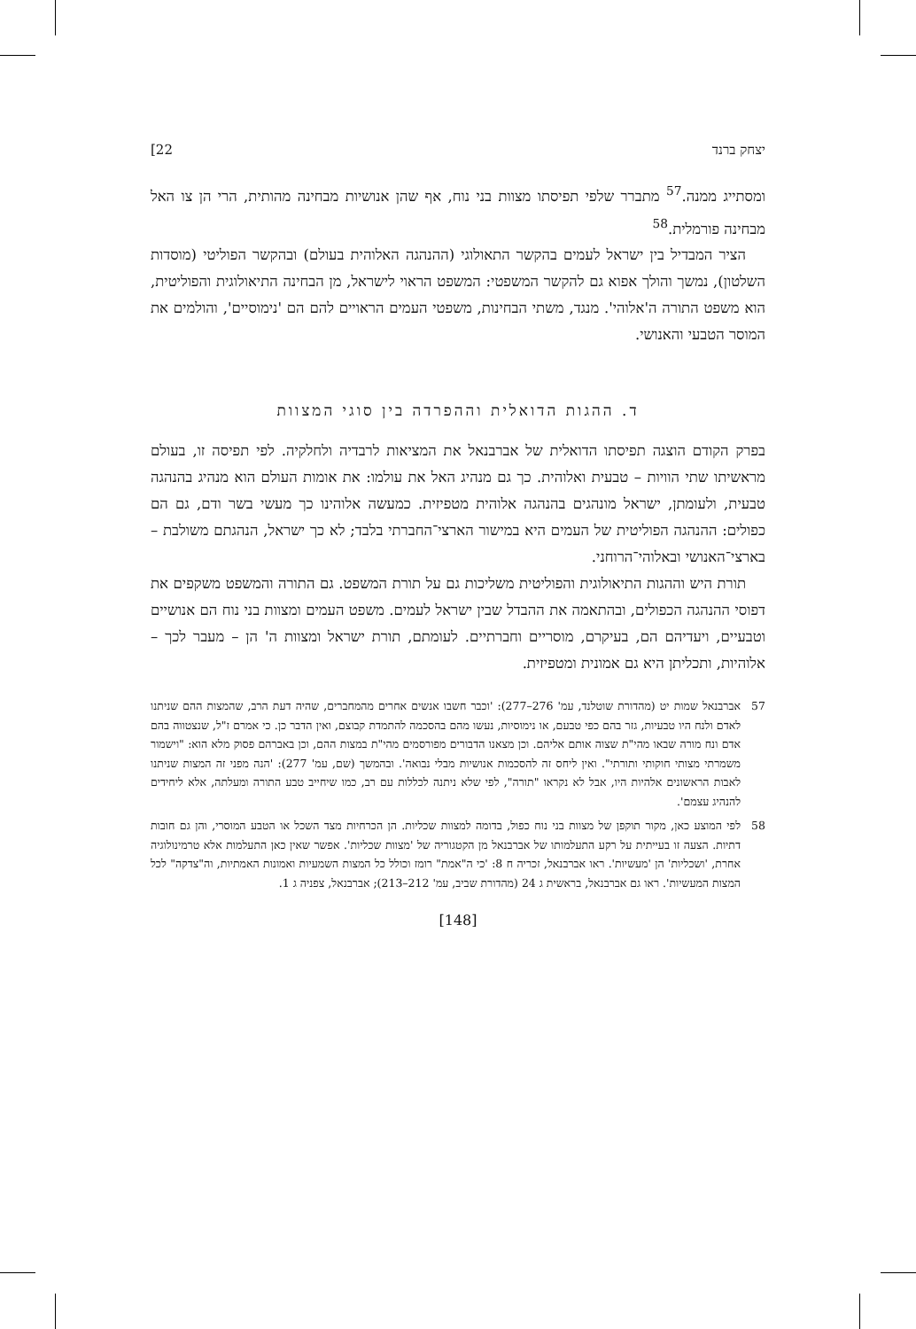יצחק ברנד 22]
ומסתייג ממנה.<sup>57</sup> מתברר שלפי תפיסתו מצוות בני נוח, אף שהן אנושיות מבחינה מהותית, הרי הן צו האל מבחינה פורמלית.<sup>58</sup>
הציר המבדיל בין ישראל לעמים בהקשר התאולוגי (ההנהגה האלוהית בעולם) ובהקשר הפוליטי (מוסדות השלטון), נמשך והולך אפוא גם להקשר המשפטי: המשפט הראוי לישראל, מן הבחינה התיאולוגית והפוליטית, הוא משפט התורה ה'אלוהי'. מנגד, משתי הבחינות, משפטי העמים הראויים להם הם 'נימוסיים', והולמים את המוסר הטבעי והאנושי.
ד. ההגות הדואלית וההפרדה בין סוגי המצוות
בפרק הקודם הוצגה תפיסתו הדואלית של אברבנאל את המציאות לרבדיה ולחלקיה. לפי תפיסה זו, בעולם מראשיתו שתי הוויות – טבעית ואלוהית. כך גם מנהיג האל את עולמו: את אומות העולם הוא מנהיג בהנהגה טבעית, ולעומתן, ישראל מונהגים בהנהגה אלוהית מטפיזית. כמעשה אלוהינו כך מעשי בשר ודם, גם הם כפולים: ההנהגה הפוליטית של העמים היא במישור הארצי־החברתי בלבד; לא כך ישראל, הנהגתם משולבת – בארצי־האנושי ובאלוהי־הרוחני.
תורת היש וההגות התיאולוגית והפוליטית משליכות גם על תורת המשפט. גם התורה והמשפט משקפים את דפוסי ההנהגה הכפולים, ובהתאמה את ההבדל שבין ישראל לעמים. משפט העמים ומצוות בני נוח הם אנושיים וטבעיים, ויעדיהם הם, בעיקרם, מוסריים וחברתיים. לעומתם, תורת ישראל ומצוות ה' הן – מעבר לכך – אלוהיות, ותכליתן היא גם אמונית ומטפיזית.
57 אברבנאל שמות יט (מהדורת שוטלנד, עמ' 276–277): 'וכבר חשבו אנשים אחרים מהמחברים, שהיה דעת הרב, שהמצות ההם שניתנו לאדם ולנח היו טבעיות, גזר בהם כפי טבעם, או נימוסיות, נעשו מהם בהסכמה להתמדת קבוצם, ואין הדבר כן. כי אמרם ז"ל, שנצטווה בהם אדם ונח מורה שבאו מהי"ת שצוה אותם אליהם. וכן מצאנו הדבורים מפורסמים מהי"ת במצות ההם, וכן באברהם פסוק מלא הוא: "וישמור משמרתי מצותי חוקותי ותורתי". ואין ליחס זה להסכמות אנושיות מבלי נבואה'. ובהמשך (שם, עמ' 277): 'הנה מפני זה המצות שניתנו לאבות הראשונים אלהיות היו, אבל לא נקראו "תורה", לפי שלא ניתנה לכללות עם רב, כמו שיחייב טבע התורה ומעלתה, אלא ליחידים להנהיג עצמם'.
58 לפי המוצע כאן, מקור תוקפן של מצוות בני נוח כפול, בדומה למצוות שכליות. הן הכרחיות מצד השכל או הטבע המוסרי, והן גם חובות דתיות. הצעה זו בעייתית על רקע התעלמותו של אברבנאל מן הקטגוריה של 'מצוות שכליות'. אפשר שאין כאן התעלמות אלא טרמינולוגיה אחרת, 'ושכליות' הן 'מעשיות'. ראו אברבנאל, זכריה ח 8: 'כי ה"אמת" רומז וכולל כל המצות השמעיות ואמונות האמתיות, וה"צדקה" לכל המצות המעשיות'. ראו גם אברבנאל, בראשית ג 24 (מהדורת שביב, עמ' 212–213); אברבנאל, צפניה ג 1.
[148]